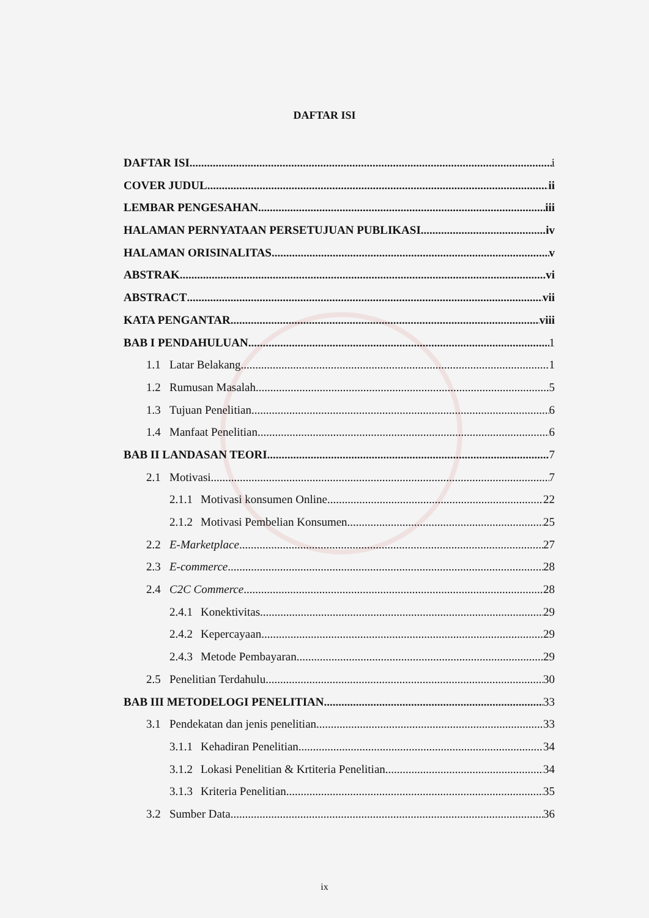DAFTAR ISI
DAFTAR ISI i
COVER JUDUL ii
LEMBAR PENGESAHAN iii
HALAMAN PERNYATAAN PERSETUJUAN PUBLIKASI iv
HALAMAN ORISINALITAS v
ABSTRAK vi
ABSTRACT vii
KATA PENGANTAR viii
BAB I PENDAHULUAN 1
1.1 Latar Belakang 1
1.2 Rumusan Masalah 5
1.3 Tujuan Penelitian 6
1.4 Manfaat Penelitian 6
BAB II LANDASAN TEORI 7
2.1 Motivasi 7
2.1.1 Motivasi konsumen Online 22
2.1.2 Motivasi Pembelian Konsumen 25
2.2 E-Marketplace 27
2.3 E-commerce 28
2.4 C2C Commerce 28
2.4.1 Konektivitas 29
2.4.2 Kepercayaan 29
2.4.3 Metode Pembayaran 29
2.5 Penelitian Terdahulu 30
BAB III METODELOGI PENELITIAN 33
3.1 Pendekatan dan jenis penelitian 33
3.1.1 Kehadiran Penelitian 34
3.1.2 Lokasi Penelitian & Krtiteria Penelitian 34
3.1.3 Kriteria Penelitian 35
3.2 Sumber Data 36
ix